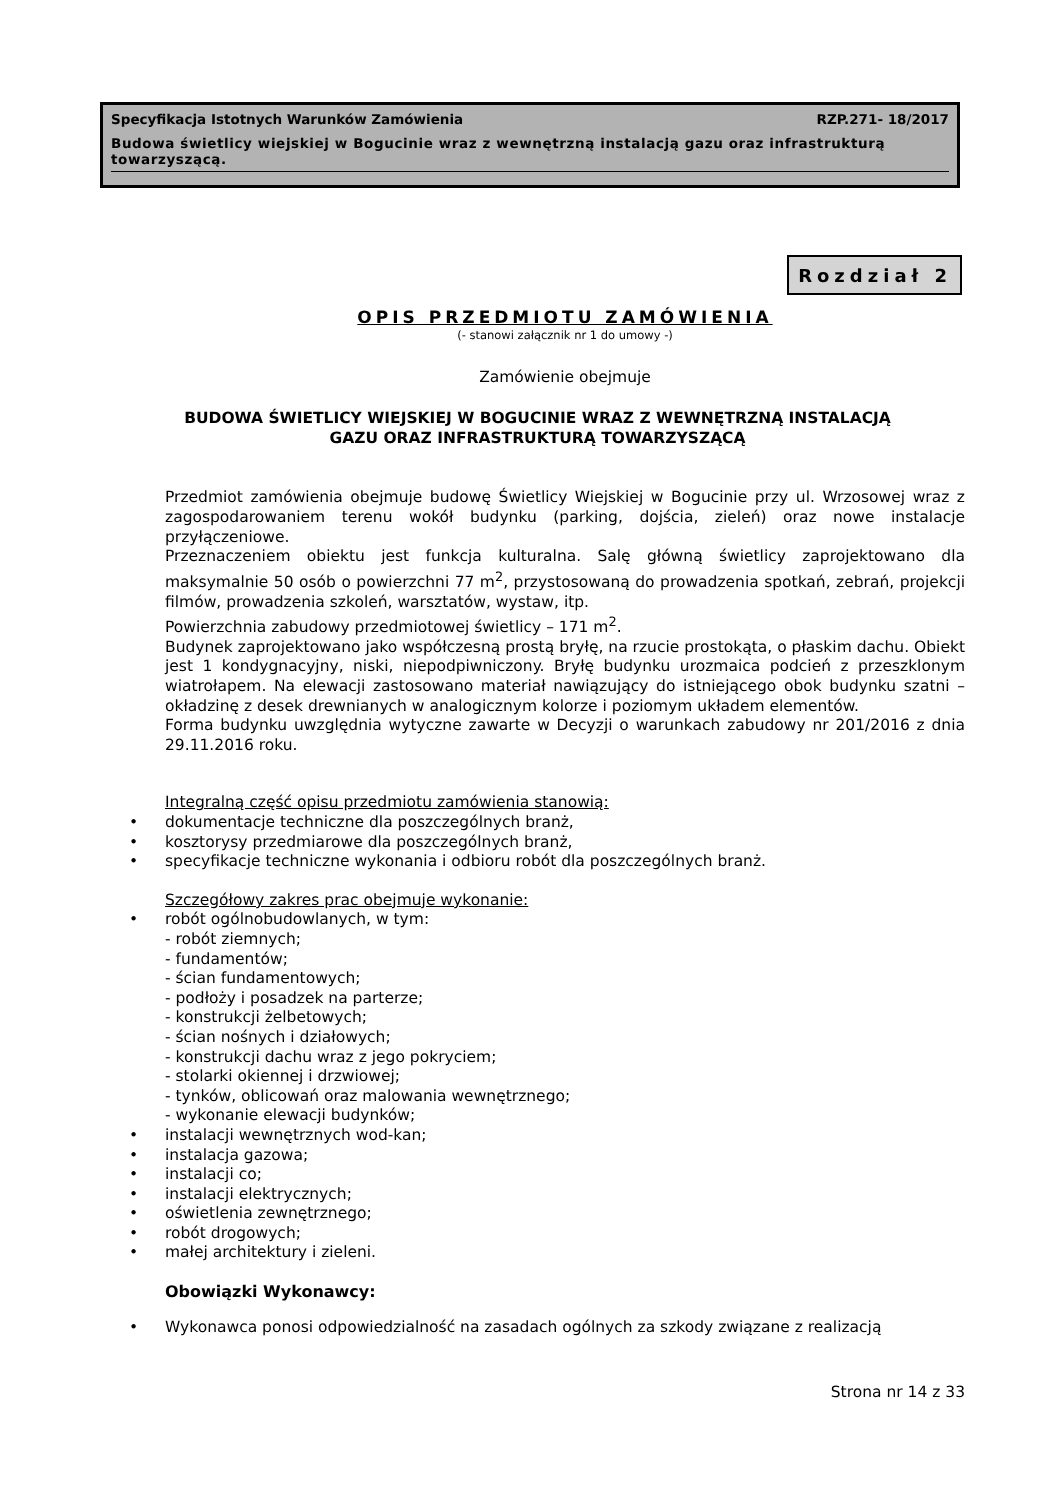Specyfikacja Istotnych Warunków Zamówienia RZP.271- 18/2017
Budowa świetlicy wiejskiej w Bogucinie wraz z wewnętrzną instalacją gazu oraz infrastrukturą towarzyszącą.
Rozdział 2
OPIS PRZEDMIOTU ZAMÓWIENIA
(- stanowi załącznik nr 1 do umowy -)
Zamówienie obejmuje
BUDOWA ŚWIETLICY WIEJSKIEJ W BOGUCINIE WRAZ Z WEWNĘTRZNĄ INSTALACJĄ
GAZU ORAZ INFRASTRUKTURĄ TOWARZYSZĄCĄ
Przedmiot zamówienia obejmuje budowę Świetlicy Wiejskiej w Bogucinie przy ul. Wrzosowej wraz z zagospodarowaniem terenu wokół budynku (parking, dojścia, zieleń) oraz nowe instalacje przyłączeniowe.
Przeznaczeniem obiektu jest funkcja kulturalna. Salę główną świetlicy zaprojektowano dla maksymalnie 50 osób o powierzchni 77 m<sup>2</sup>, przystosowaną do prowadzenia spotkań, zebrań, projekcji filmów, prowadzenia szkoleń, warsztatów, wystaw, itp.
Powierzchnia zabudowy przedmiotowej świetlicy – 171 m<sup>2</sup>.
Budynek zaprojektowano jako współczesną prostą bryłę, na rzucie prostokąta, o płaskim dachu. Obiekt jest 1 kondygnacyjny, niski, niepodpiwniczony. Bryłę budynku urozmaica podcień z przeszklonym wiatrołapem. Na elewacji zastosowano materiał nawiązujący do istniejącego obok budynku szatni – okładzinę z desek drewnianych w analogicznym kolorze i poziomym układem elementów.
Forma budynku uwzględnia wytyczne zawarte w Decyzji o warunkach zabudowy nr 201/2016 z dnia 29.11.2016 roku.
Integralną część opisu przedmiotu zamówienia stanowią:
• dokumentacje techniczne dla poszczególnych branż,
• kosztorysy przedmiarowe dla poszczególnych branż,
• specyfikacje techniczne wykonania i odbioru robót dla poszczególnych branż.
Szczegółowy zakres prac obejmuje wykonanie:
• robót ogólnobudowlanych, w tym:
- robót ziemnych;
- fundamentów;
- ścian fundamentowych;
- podłoży i posadzek na parterze;
- konstrukcji żelbetowych;
- ścian nośnych i działowych;
- konstrukcji dachu wraz z jego pokryciem;
- stolarki okiennej i drzwiowej;
- tynków, oblicowań oraz malowania wewnętrznego;
- wykonanie elewacji budynków;
• instalacji wewnętrznych wod-kan;
• instalacja gazowa;
• instalacji co;
• instalacji elektrycznych;
• oświetlenia zewnętrznego;
• robót drogowych;
• małej architektury i zieleni.
Obowiązki Wykonawcy:
•
Wykonawca ponosi odpowiedzialność na zasadach ogólnych za szkody związane z realizacją
Strona nr 14 z 33